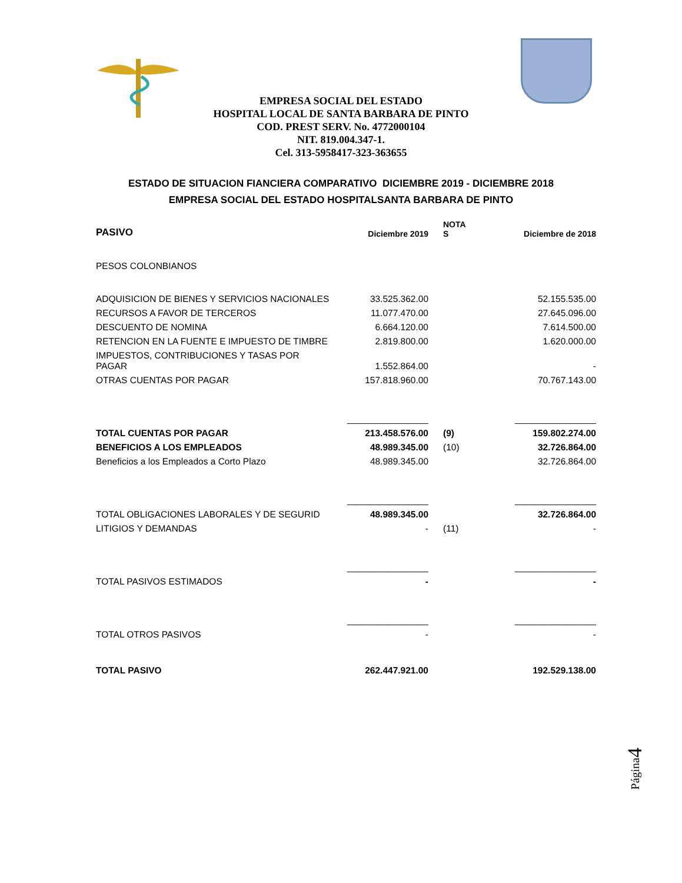EMPRESA SOCIAL DEL ESTADO
HOSPITAL LOCAL DE SANTA BARBARA DE PINTO
COD. PREST SERV. No. 4772000104
NIT. 819.004.347-1.
Cel. 313-5958417-323-363655
ESTADO DE SITUACION FIANCIERA COMPARATIVO DICIEMBRE 2019 - DICIEMBRE 2018
EMPRESA SOCIAL DEL ESTADO HOSPITALSANTA BARBARA DE PINTO
| PASIVO | Diciembre 2019 | NOTA S | Diciembre de 2018 |
| --- | --- | --- | --- |
| PESOS COLONBIANOS | | | |
| ADQUISICION DE BIENES Y SERVICIOS NACIONALES | 33.525.362.00 | | 52.155.535.00 |
| RECURSOS A FAVOR DE TERCEROS | 11.077.470.00 | | 27.645.096.00 |
| DESCUENTO DE NOMINA | 6.664.120.00 | | 7.614.500.00 |
| RETENCION EN LA FUENTE E IMPUESTO DE TIMBRE | 2.819.800.00 | | 1.620.000.00 |
| IMPUESTOS, CONTRIBUCIONES Y TASAS POR PAGAR | 1.552.864.00 | | - |
| OTRAS CUENTAS POR PAGAR | 157.818.960.00 | | 70.767.143.00 |
| | ________________ | | ________________ |
| TOTAL CUENTAS POR PAGAR | 213.458.576.00 | (9) | 159.802.274.00 |
| BENEFICIOS A LOS EMPLEADOS | 48.989.345.00 | (10) | 32.726.864.00 |
| Beneficios a los Empleados a Corto Plazo | 48.989.345.00 | | 32.726.864.00 |
| | ________________ | | ________________ |
| TOTAL OBLIGACIONES LABORALES Y DE SEGURID | 48.989.345.00 | | 32.726.864.00 |
| LITIGIOS Y DEMANDAS | - | (11) | - |
| | ________________ | | ________________ |
| TOTAL PASIVOS ESTIMADOS | - | | - |
| | ________________ | | ________________ |
| TOTAL OTROS PASIVOS | - | | - |
| TOTAL PASIVO | 262.447.921.00 | | 192.529.138.00 |
Página4